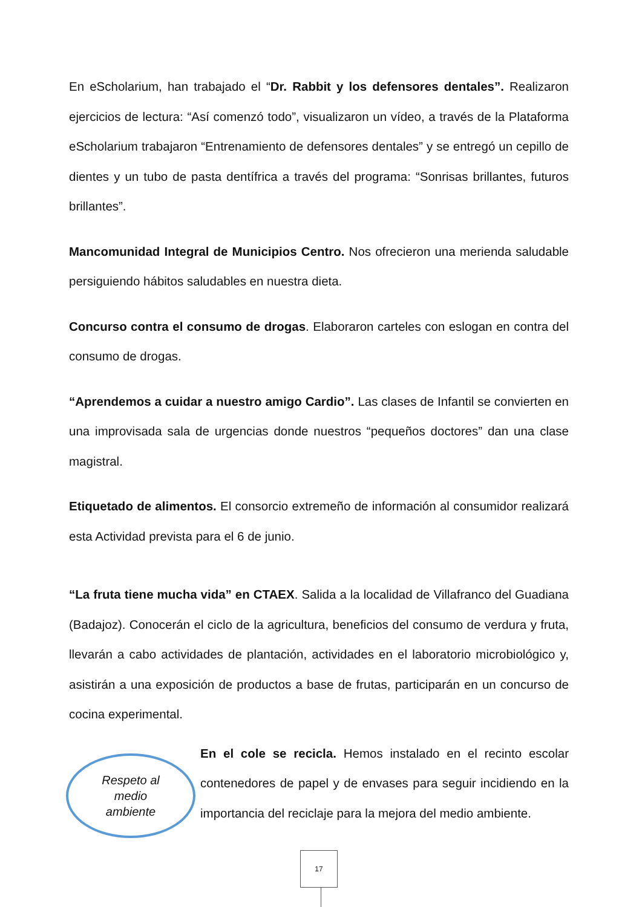En eScholarium, han trabajado el “Dr. Rabbit y los defensores dentales”. Realizaron ejercicios de lectura: “Así comenzó todo”, visualizaron un vídeo, a través de la Plataforma eScholarium trabajaron “Entrenamiento de defensores dentales” y se entregó un cepillo de dientes y un tubo de pasta dentífrica a través del programa: “Sonrisas brillantes, futuros brillantes”.
Mancomunidad Integral de Municipios Centro. Nos ofrecieron una merienda saludable persiguiendo hábitos saludables en nuestra dieta.
Concurso contra el consumo de drogas. Elaboraron carteles con eslogan en contra del consumo de drogas.
“Aprendemos a cuidar a nuestro amigo Cardio”. Las clases de Infantil se convierten en una improvisada sala de urgencias donde nuestros “pequeños doctores” dan una clase magistral.
Etiquetado de alimentos. El consorcio extremeño de información al consumidor realizará esta Actividad prevista para el 6 de junio.
“La fruta tiene mucha vida” en CTAEX. Salida a la localidad de Villafranco del Guadiana (Badajoz). Conocerán el ciclo de la agricultura, beneficios del consumo de verdura y fruta, llevarán a cabo actividades de plantación, actividades en el laboratorio microbiológico y, asistirán a una exposición de productos a base de frutas, participarán en un concurso de cocina experimental.
Respeto al
medio
ambiente
En el cole se recicla. Hemos instalado en el recinto escolar contenedores de papel y de envases para seguir incidiendo en la importancia del reciclaje para la mejora del medio ambiente.
17